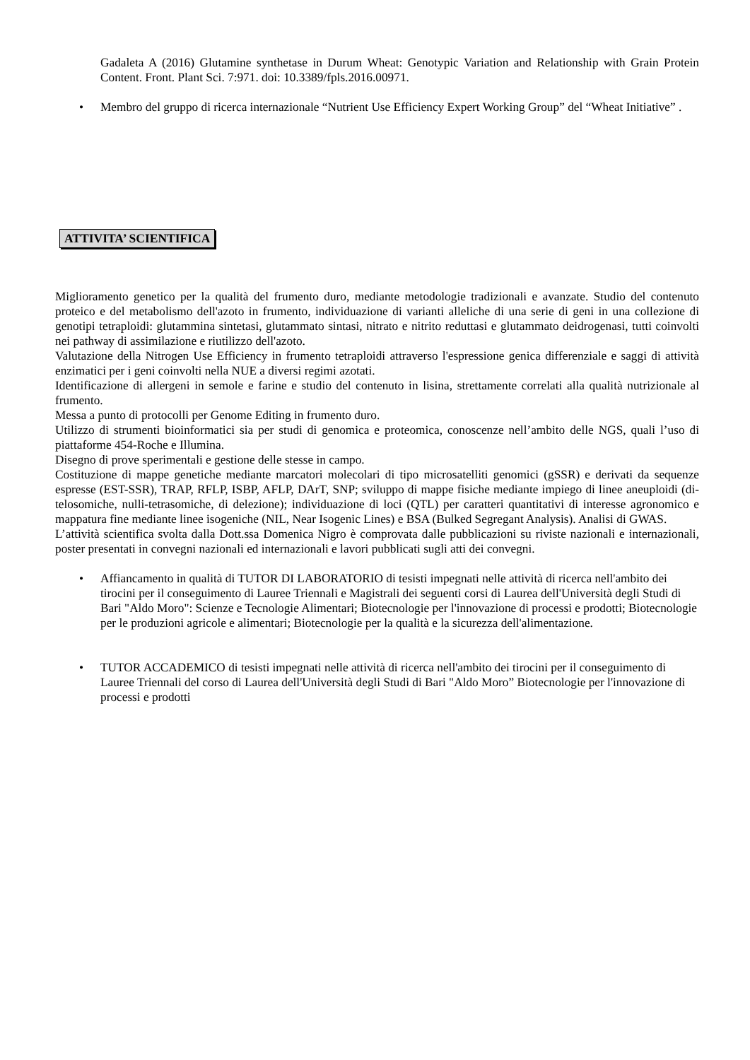Gadaleta A (2016) Glutamine synthetase in Durum Wheat: Genotypic Variation and Relationship with Grain Protein Content. Front. Plant Sci. 7:971. doi: 10.3389/fpls.2016.00971.
• Membro del gruppo di ricerca internazionale “Nutrient Use Efficiency Expert Working Group” del “Wheat Initiative” .
ATTIVITA’ SCIENTIFICA
Miglioramento genetico per la qualità del frumento duro, mediante metodologie tradizionali e avanzate. Studio del contenuto proteico e del metabolismo dell'azoto in frumento, individuazione di varianti alleliche di una serie di geni in una collezione di genotipi tetraploidi: glutammina sintetasi, glutammato sintasi, nitrato e nitrito reduttasi e glutammato deidrogenasi, tutti coinvolti nei pathway di assimilazione e riutilizzo dell'azoto.
Valutazione della Nitrogen Use Efficiency in frumento tetraploidi attraverso l'espressione genica differenziale e saggi di attività enzimatici per i geni coinvolti nella NUE a diversi regimi azotati.
Identificazione di allergeni in semole e farine e studio del contenuto in lisina, strettamente correlati alla qualità nutrizionale al frumento.
Messa a punto di protocolli per Genome Editing in frumento duro.
Utilizzo di strumenti bioinformatici sia per studi di genomica e proteomica, conoscenze nell’ambito delle NGS, quali l’uso di piattaforme 454-Roche e Illumina.
Disegno di prove sperimentali e gestione delle stesse in campo.
Costituzione di mappe genetiche mediante marcatori molecolari di tipo microsatelliti genomici (gSSR) e derivati da sequenze espresse (EST-SSR), TRAP, RFLP, ISBP, AFLP, DArT, SNP; sviluppo di mappe fisiche mediante impiego di linee aneuploidi (di-telosomiche, nulli-tetrasomiche, di delezione); individuazione di loci (QTL) per caratteri quantitativi di interesse agronomico e mappatura fine mediante linee isogeniche (NIL, Near Isogenic Lines) e BSA (Bulked Segregant Analysis). Analisi di GWAS.
L’attività scientifica svolta dalla Dott.ssa Domenica Nigro è comprovata dalle pubblicazioni su riviste nazionali e internazionali, poster presentati in convegni nazionali ed internazionali e lavori pubblicati sugli atti dei convegni.
• Affiancamento in qualità di TUTOR DI LABORATORIO di tesisti impegnati nelle attività di ricerca nell'ambito dei tirocini per il conseguimento di Lauree Triennali e Magistrali dei seguenti corsi di Laurea dell'Università degli Studi di Bari "Aldo Moro": Scienze e Tecnologie Alimentari; Biotecnologie per l'innovazione di processi e prodotti; Biotecnologie per le produzioni agricole e alimentari; Biotecnologie per la qualità e la sicurezza dell'alimentazione.
• TUTOR ACCADEMICO di tesisti impegnati nelle attività di ricerca nell'ambito dei tirocini per il conseguimento di Lauree Triennali del corso di Laurea dell'Università degli Studi di Bari "Aldo Moro” Biotecnologie per l'innovazione di processi e prodotti